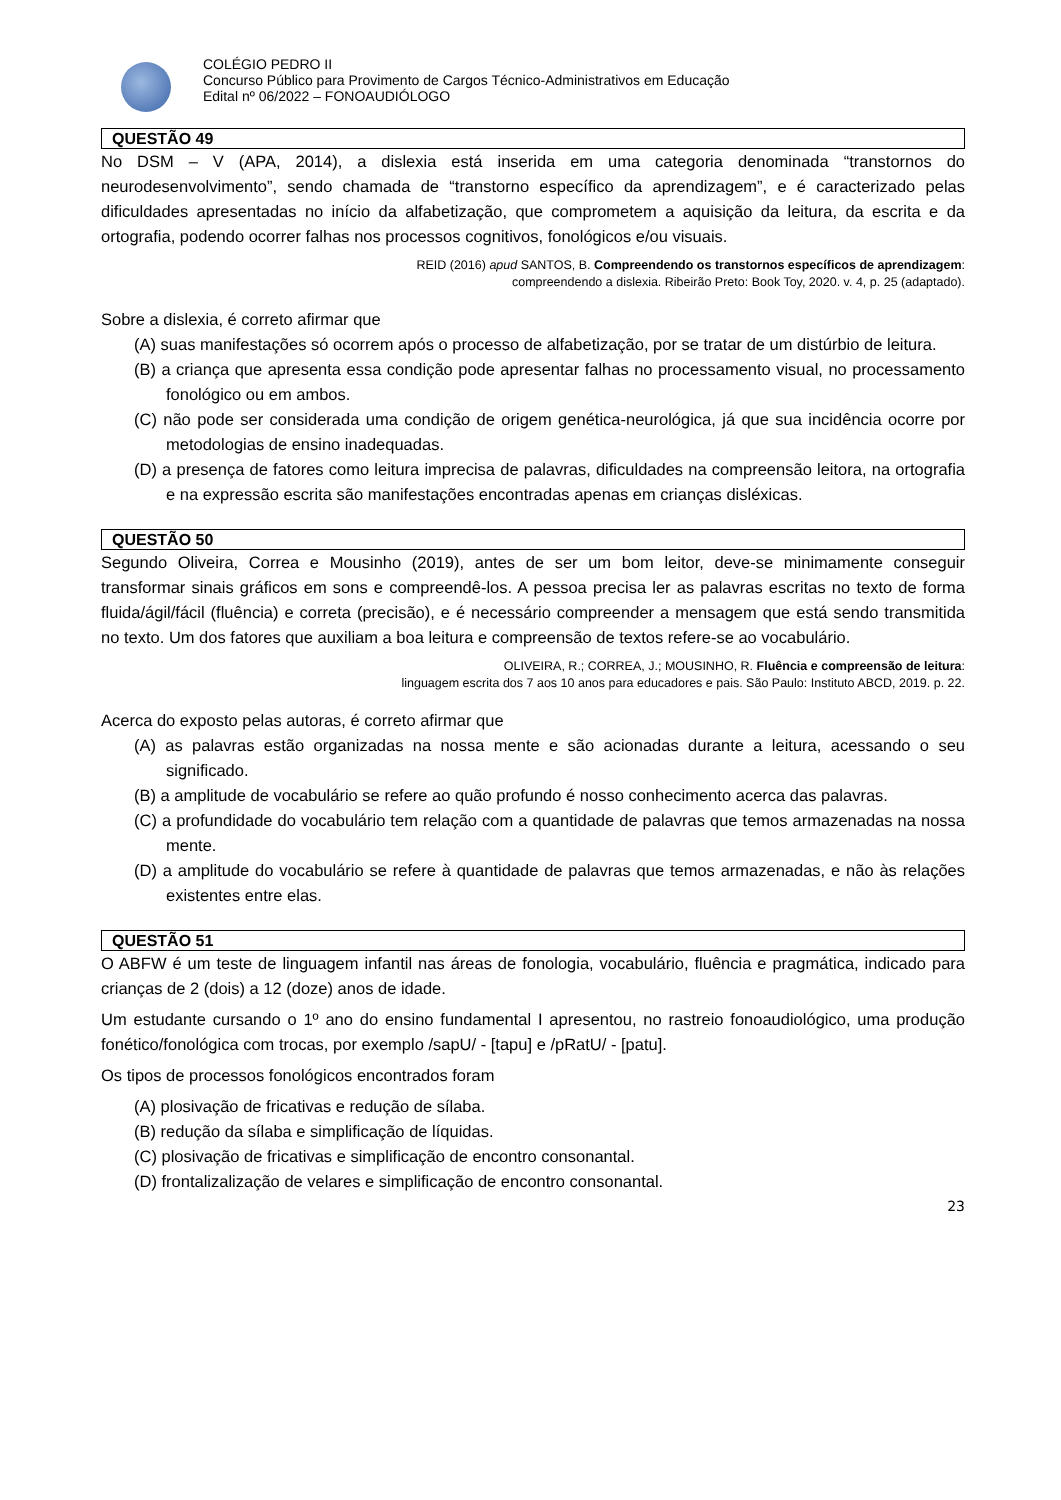COLÉGIO PEDRO II
Concurso Público para Provimento de Cargos Técnico-Administrativos em Educação
Edital nº 06/2022 – FONOAUDIÓLOGO
QUESTÃO 49
No DSM – V (APA, 2014), a dislexia está inserida em uma categoria denominada “transtornos do neurodesenvolvimento”, sendo chamada de “transtorno específico da aprendizagem”, e é caracterizado pelas dificuldades apresentadas no início da alfabetização, que comprometem a aquisição da leitura, da escrita e da ortografia, podendo ocorrer falhas nos processos cognitivos, fonológicos e/ou visuais.
REID (2016) apud SANTOS, B. Compreendendo os transtornos específicos de aprendizagem:
compreendendo a dislexia. Ribeirão Preto: Book Toy, 2020. v. 4, p. 25 (adaptado).
Sobre a dislexia, é correto afirmar que
(A) suas manifestações só ocorrem após o processo de alfabetização, por se tratar de um distúrbio de leitura.
(B) a criança que apresenta essa condição pode apresentar falhas no processamento visual, no processamento fonológico ou em ambos.
(C) não pode ser considerada uma condição de origem genética-neurológica, já que sua incidência ocorre por metodologias de ensino inadequadas.
(D) a presença de fatores como leitura imprecisa de palavras, dificuldades na compreensão leitora, na ortografia e na expressão escrita são manifestações encontradas apenas em crianças disléxicas.
QUESTÃO 50
Segundo Oliveira, Correa e Mousinho (2019), antes de ser um bom leitor, deve-se minimamente conseguir transformar sinais gráficos em sons e compreendê-los. A pessoa precisa ler as palavras escritas no texto de forma fluida/ágil/fácil (fluência) e correta (precisão), e é necessário compreender a mensagem que está sendo transmitida no texto. Um dos fatores que auxiliam a boa leitura e compreensão de textos refere-se ao vocabulário.
OLIVEIRA, R.; CORREA, J.; MOUSINHO, R. Fluência e compreensão de leitura:
linguagem escrita dos 7 aos 10 anos para educadores e pais. São Paulo: Instituto ABCD, 2019. p. 22.
Acerca do exposto pelas autoras, é correto afirmar que
(A) as palavras estão organizadas na nossa mente e são acionadas durante a leitura, acessando o seu significado.
(B) a amplitude de vocabulário se refere ao quão profundo é nosso conhecimento acerca das palavras.
(C) a profundidade do vocabulário tem relação com a quantidade de palavras que temos armazenadas na nossa mente.
(D) a amplitude do vocabulário se refere à quantidade de palavras que temos armazenadas, e não às relações existentes entre elas.
QUESTÃO 51
O ABFW é um teste de linguagem infantil nas áreas de fonologia, vocabulário, fluência e pragmática, indicado para crianças de 2 (dois) a 12 (doze) anos de idade.
Um estudante cursando o 1º ano do ensino fundamental I apresentou, no rastreio fonoaudiológico, uma produção fonético/fonológica com trocas, por exemplo /sapU/ - [tapu] e /pRatU/ - [patu].
Os tipos de processos fonológicos encontrados foram
(A) plosivação de fricativas e redução de sílaba.
(B) redução da sílaba e simplificação de líquidas.
(C) plosivação de fricativas e simplificação de encontro consonantal.
(D) frontalizalização de velares e simplificação de encontro consonantal.
23